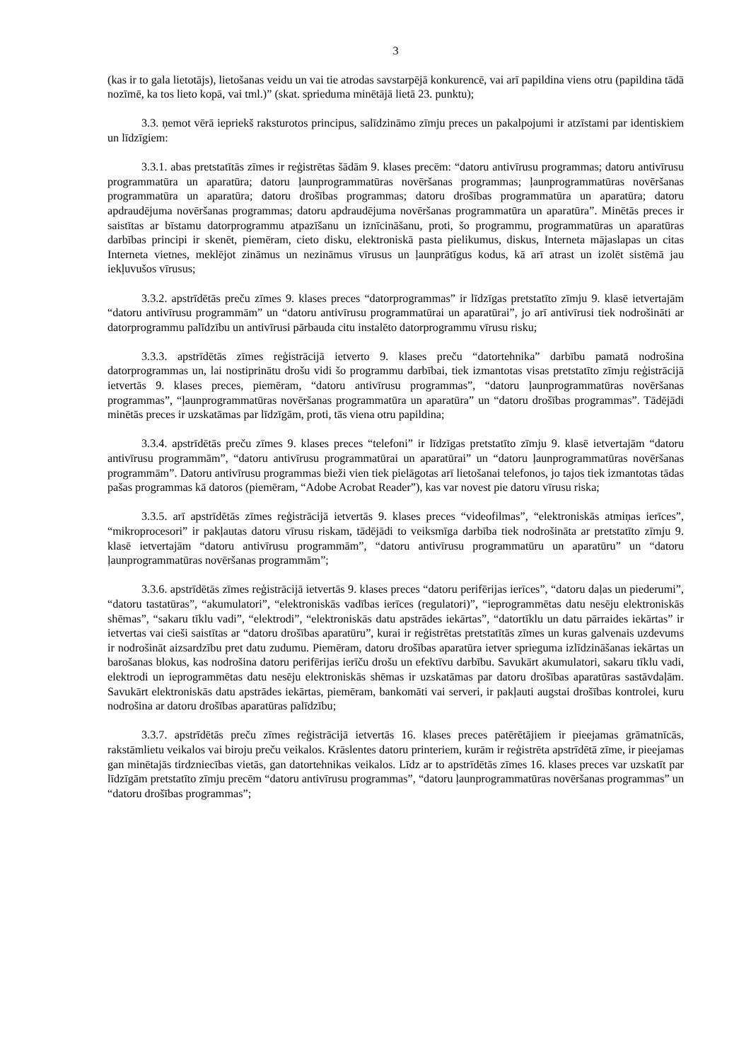3
(kas ir to gala lietotājs), lietošanas veidu un vai tie atrodas savstarpējā konkurencē, vai arī papildina viens otru (papildina tādā nozīmē, ka tos lieto kopā, vai tml.)” (skat. sprieduma minētājā lietā 23. punktu);
3.3. ņemot vērā iepriekš raksturotos principus, salīdzināmo zīmju preces un pakalpojumi ir atzīstami par identiskiem un līdzīgiem:
3.3.1. abas pretstatītās zīmes ir reģistrētas šādām 9. klases precēm: “datoru antivīrusu programmas; datoru antivīrusu programmatūra un aparatūra; datoru ļaunprogrammatūras novēršanas programmas; ļaunprogrammatūras novēršanas programmatūra un aparatūra; datoru drošības programmas; datoru drošības programmatūra un aparatūra; datoru apdraudējuma novēršanas programmas; datoru apdraudējuma novēršanas programmatūra un aparatūra”. Minētās preces ir saistītas ar bīstamu datorprogrammu atpazīšanu un iznīcināšanu, proti, šo programmu, programmatūras un aparatūras darbības principi ir skenēt, piemēram, cieto disku, elektroniskā pasta pielikumus, diskus, Interneta mājaslapas un citas Interneta vietnes, meklējot zināmus un nezināmus vīrusus un ļaunprātīgus kodus, kā arī atrast un izolēt sistēmā jau iekļuvušos vīrusus;
3.3.2. apstrīdētās preču zīmes 9. klases preces “datorprogrammas” ir līdzīgas pretstatīto zīmju 9. klasē ietvertajām “datoru antivīrusu programmām” un “datoru antivīrusu programmatūrai un aparatūrai”, jo arī antivīrusi tiek nodrošināti ar datorprogrammu palīdzību un antivīrusi pārbauda citu instalēto datorprogrammu vīrusu risku;
3.3.3. apstrīdētās zīmes reģistrācijā ietverto 9. klases preču “datortehnika” darbību pamatā nodrošina datorprogrammas un, lai nostiprinātu drošu vidi šo programmu darbībai, tiek izmantotas visas pretstatīto zīmju reģistrācijā ietvertās 9. klases preces, piemēram, “datoru antivīrusu programmas”, “datoru ļaunprogrammatūras novēršanas programmas”, “ļaunprogrammatūras novēršanas programmatūra un aparatūra” un “datoru drošības programmas”. Tādējādi minētās preces ir uzskatāmas par līdzīgām, proti, tās viena otru papildina;
3.3.4. apstrīdētās preču zīmes 9. klases preces “telefoni” ir līdzīgas pretstatīto zīmju 9. klasē ietvertajām “datoru antivīrusu programmām”, “datoru antivīrusu programmatūrai un aparatūrai” un “datoru ļaunprogrammatūras novēršanas programmām”. Datoru antivīrusu programmas bieži vien tiek pielāgotas arī lietošanai telefonos, jo tajos tiek izmantotas tādas pašas programmas kā datoros (piemēram, “Adobe Acrobat Reader”), kas var novest pie datoru vīrusu riska;
3.3.5. arī apstrīdētās zīmes reģistrācijā ietvertās 9. klases preces “videofilmas”, “elektroniskās atmiņas ierīces”, “mikroprocesori” ir pakļautas datoru vīrusu riskam, tādējādi to veiksmīga darbība tiek nodrošināta ar pretstatīto zīmju 9. klasē ietvertajām “datoru antivīrusu programmām”, “datoru antivīrusu programmatūru un aparatūru” un “datoru ļaunprogrammatūras novēršanas programmām”;
3.3.6. apstrīdētās zīmes reģistrācijā ietvertās 9. klases preces “datoru perifērijas ierīces”, “datoru daļas un piederumi”, “datoru tastatūras”, “akumulatori”, “elektroniskās vadības ierīces (regulatori)”, “ieprogrammētas datu nesēju elektroniskās shēmas”, “sakaru tīklu vadi”, “elektrodi”, “elektroniskās datu apstrādes iekārtas”, “datortīklu un datu pārraides iekārtas” ir ietvertas vai cieši saistītas ar “datoru drošības aparatūru”, kurai ir reģistrētas pretstatītās zīmes un kuras galvenais uzdevums ir nodrošināt aizsardzību pret datu zudumu. Piemēram, datoru drošības aparatūra ietver sprieguma izlīdzināšanas iekārtas un barošanas blokus, kas nodrošina datoru perifērijas ierīču drošu un efektīvu darbību. Savukārt akumulatori, sakaru tīklu vadi, elektrodi un ieprogrammētas datu nesēju elektroniskās shēmas ir uzskatāmas par datoru drošības aparatūras sastāvdaļām. Savukārt elektroniskās datu apstrādes iekārtas, piemēram, bankomāti vai serveri, ir pakļauti augstai drošības kontrolei, kuru nodrošina ar datoru drošības aparatūras palīdzību;
3.3.7. apstrīdētās preču zīmes reģistrācijā ietvertās 16. klases preces patērētājiem ir pieejamas grāmatnīcās, rakstāmlietu veikalos vai biroju preču veikalos. Krāslentes datoru printeriem, kurām ir reģistrēta apstrīdētā zīme, ir pieejamas gan minētajās tirdzniecības vietās, gan datortehnikas veikalos. Līdz ar to apstrīdētās zīmes 16. klases preces var uzskatīt par līdzīgām pretstatīto zīmju precēm “datoru antivīrusu programmas”, “datoru ļaunprogrammatūras novēršanas programmas” un “datoru drošības programmas”;